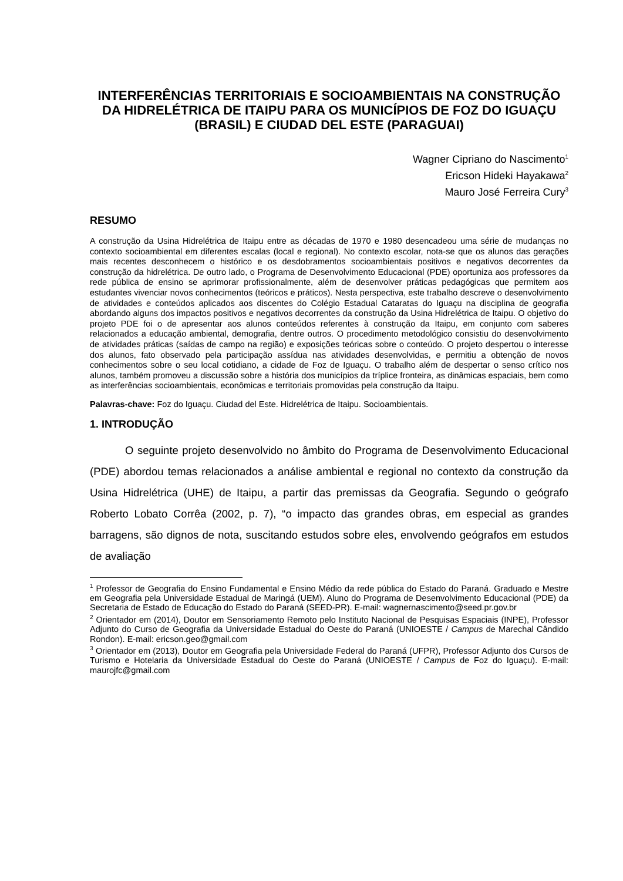INTERFERÊNCIAS TERRITORIAIS E SOCIOAMBIENTAIS NA CONSTRUÇÃO DA HIDRELÉTRICA DE ITAIPU PARA OS MUNICÍPIOS DE FOZ DO IGUAÇU (BRASIL) E CIUDAD DEL ESTE (PARAGUAI)
Wagner Cipriano do Nascimento<sup>1</sup>
Ericson Hideki Hayakawa<sup>2</sup>
Mauro José Ferreira Cury<sup>3</sup>
RESUMO
A construção da Usina Hidrelétrica de Itaipu entre as décadas de 1970 e 1980 desencadeou uma série de mudanças no contexto socioambiental em diferentes escalas (local e regional). No contexto escolar, nota-se que os alunos das gerações mais recentes desconhecem o histórico e os desdobramentos socioambientais positivos e negativos decorrentes da construção da hidrelétrica. De outro lado, o Programa de Desenvolvimento Educacional (PDE) oportuniza aos professores da rede pública de ensino se aprimorar profissionalmente, além de desenvolver práticas pedagógicas que permitem aos estudantes vivenciar novos conhecimentos (teóricos e práticos). Nesta perspectiva, este trabalho descreve o desenvolvimento de atividades e conteúdos aplicados aos discentes do Colégio Estadual Cataratas do Iguaçu na disciplina de geografia abordando alguns dos impactos positivos e negativos decorrentes da construção da Usina Hidrelétrica de Itaipu. O objetivo do projeto PDE foi o de apresentar aos alunos conteúdos referentes à construção da Itaipu, em conjunto com saberes relacionados a educação ambiental, demografia, dentre outros. O procedimento metodológico consistiu do desenvolvimento de atividades práticas (saídas de campo na região) e exposições teóricas sobre o conteúdo. O projeto despertou o interesse dos alunos, fato observado pela participação assídua nas atividades desenvolvidas, e permitiu a obtenção de novos conhecimentos sobre o seu local cotidiano, a cidade de Foz de Iguaçu. O trabalho além de despertar o senso crítico nos alunos, também promoveu a discussão sobre a história dos municípios da tríplice fronteira, as dinâmicas espaciais, bem como as interferências socioambientais, econômicas e territoriais promovidas pela construção da Itaipu.
Palavras-chave: Foz do Iguaçu. Ciudad del Este. Hidrelétrica de Itaipu. Socioambientais.
1. INTRODUÇÃO
O seguinte projeto desenvolvido no âmbito do Programa de Desenvolvimento Educacional (PDE) abordou temas relacionados a análise ambiental e regional no contexto da construção da Usina Hidrelétrica (UHE) de Itaipu, a partir das premissas da Geografia. Segundo o geógrafo Roberto Lobato Corrêa (2002, p. 7), “o impacto das grandes obras, em especial as grandes barragens, são dignos de nota, suscitando estudos sobre eles, envolvendo geógrafos em estudos de avaliação
<sup>1</sup> Professor de Geografia do Ensino Fundamental e Ensino Médio da rede pública do Estado do Paraná. Graduado e Mestre em Geografia pela Universidade Estadual de Maringá (UEM). Aluno do Programa de Desenvolvimento Educacional (PDE) da Secretaria de Estado de Educação do Estado do Paraná (SEED-PR). E-mail: wagnernascimento@seed.pr.gov.br
<sup>2</sup> Orientador em (2014), Doutor em Sensoriamento Remoto pelo Instituto Nacional de Pesquisas Espaciais (INPE), Professor Adjunto do Curso de Geografia da Universidade Estadual do Oeste do Paraná (UNIOESTE / Campus de Marechal Cândido Rondon). E-mail: ericson.geo@gmail.com
<sup>3</sup> Orientador em (2013), Doutor em Geografia pela Universidade Federal do Paraná (UFPR), Professor Adjunto dos Cursos de Turismo e Hotelaria da Universidade Estadual do Oeste do Paraná (UNIOESTE / Campus de Foz do Iguaçu). E-mail: maurojfc@gmail.com